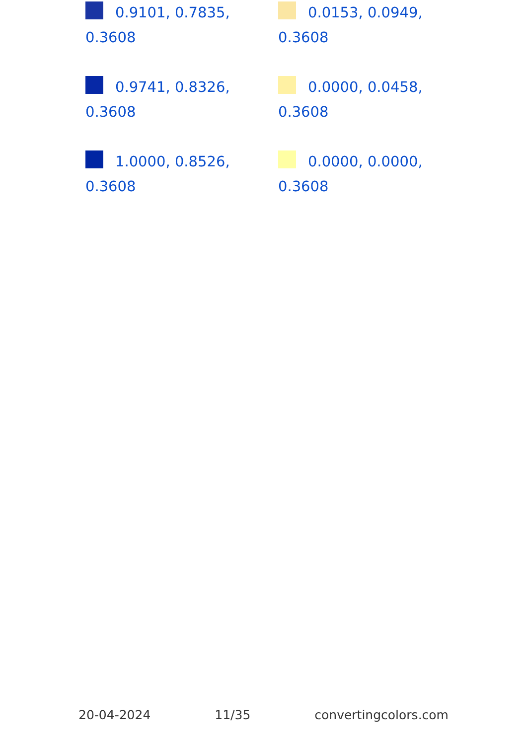0.9101, 0.7835, 0.3608
0.0153, 0.0949, 0.3608
0.9741, 0.8326, 0.3608
0.0000, 0.0458, 0.3608
1.0000, 0.8526, 0.3608
0.0000, 0.0000, 0.3608
20-04-2024 11/35 convertingcolors.com